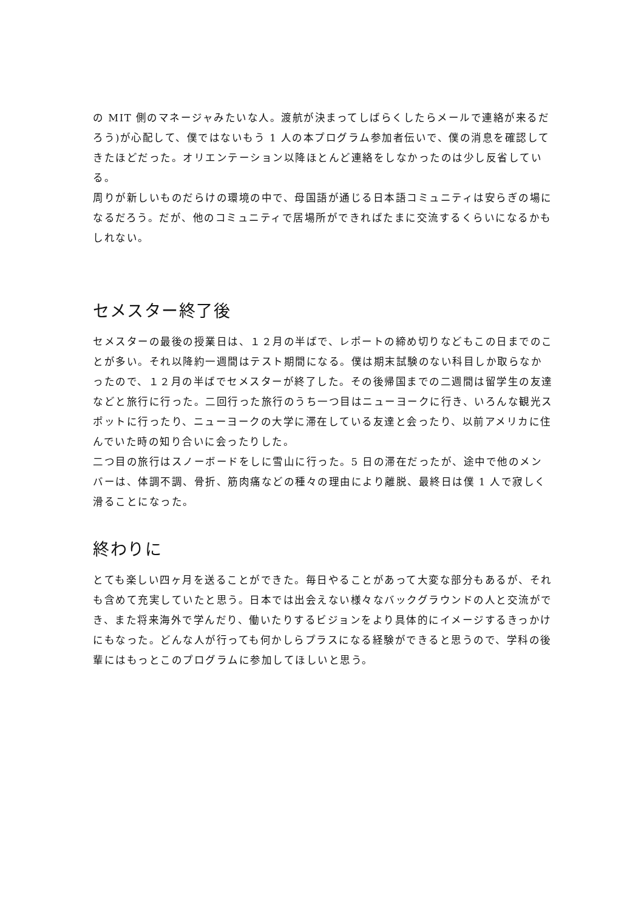の MIT 側のマネージャみたいな人。渡航が決まってしばらくしたらメールで連絡が来るだろう)が心配して、僕ではないもう 1 人の本プログラム参加者伝いで、僕の消息を確認してきたほどだった。オリエンテーション以降ほとんど連絡をしなかったのは少し反省している。
周りが新しいものだらけの環境の中で、母国語が通じる日本語コミュニティは安らぎの場になるだろう。だが、他のコミュニティで居場所ができればたまに交流するくらいになるかもしれない。
セメスター終了後
セメスターの最後の授業日は、１２月の半ばで、レポートの締め切りなどもこの日までのことが多い。それ以降約一週間はテスト期間になる。僕は期末試験のない科目しか取らなかったので、１２月の半ばでセメスターが終了した。その後帰国までの二週間は留学生の友達などと旅行に行った。二回行った旅行のうち一つ目はニューヨークに行き、いろんな観光スポットに行ったり、ニューヨークの大学に滞在している友達と会ったり、以前アメリカに住んでいた時の知り合いに会ったりした。
二つ目の旅行はスノーボードをしに雪山に行った。5 日の滞在だったが、途中で他のメンバーは、体調不調、骨折、筋肉痛などの種々の理由により離脱、最終日は僕 1 人で寂しく滑ることになった。
終わりに
とても楽しい四ヶ月を送ることができた。毎日やることがあって大変な部分もあるが、それも含めて充実していたと思う。日本では出会えない様々なバックグラウンドの人と交流ができ、また将来海外で学んだり、働いたりするビジョンをより具体的にイメージするきっかけにもなった。どんな人が行っても何かしらプラスになる経験ができると思うので、学科の後輩にはもっとこのプログラムに参加してほしいと思う。